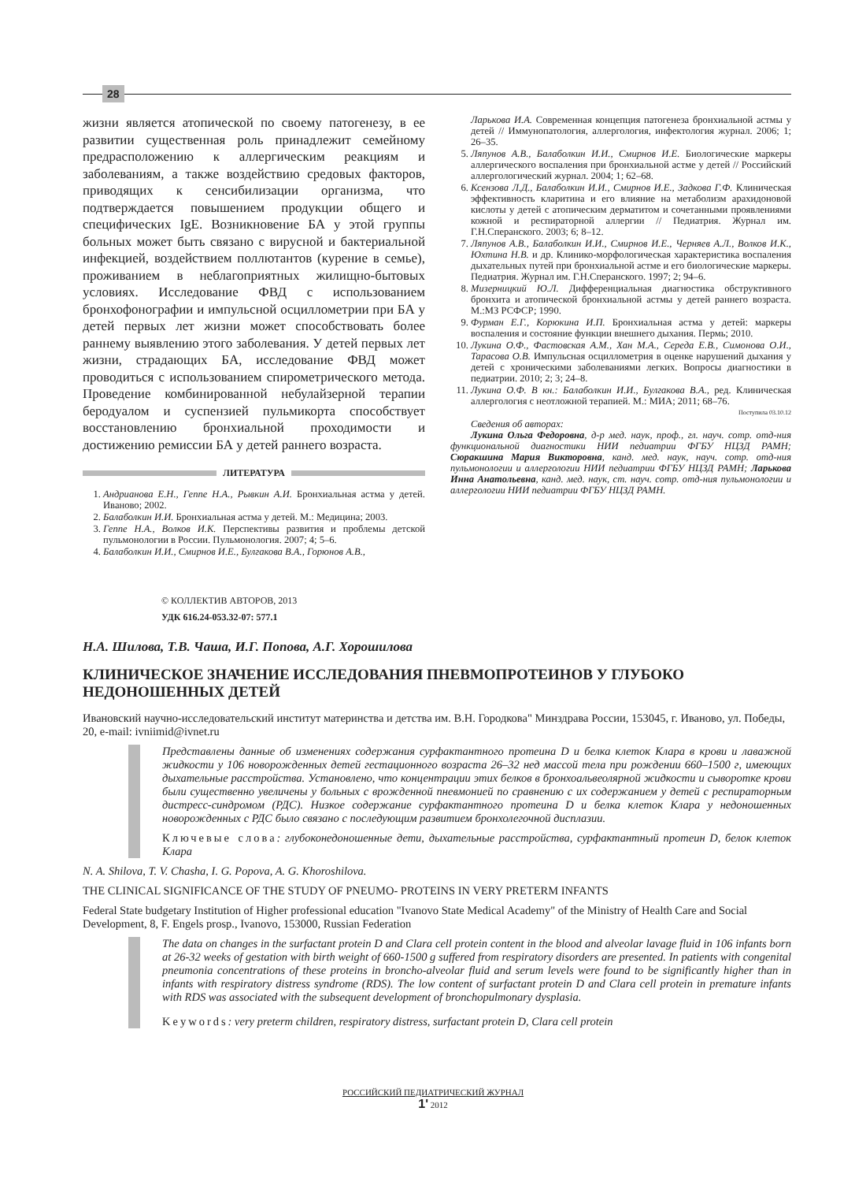28
жизни является атопической по своему патогенезу, в ее развитии существенная роль принадлежит семейному предрасположению к аллергическим реакциям и заболеваниям, а также воздействию средовых факторов, приводящих к сенсибилизации организма, что подтверждается повышением продукции общего и специфических IgE. Возникновение БА у этой группы больных может быть связано с вирусной и бактериальной инфекцией, воздействием поллютантов (курение в семье), проживанием в неблагоприятных жилищно-бытовых условиях. Исследование ФВД с использованием бронхофонографии и импульсной осциллометрии при БА у детей первых лет жизни может способствовать более раннему выявлению этого заболевания. У детей первых лет жизни, страдающих БА, исследование ФВД может проводиться с использованием спирометрического метода. Проведение комбинированной небулайзерной терапии беродуалом и суспензией пульмикорта способствует восстановлению бронхиальной проходимости и достижению ремиссии БА у детей раннего возраста.
ЛИТЕРАТУРА
1. Андрианова Е.Н., Геппе Н.А., Рывкин А.И. Бронхиальная астма у детей. Иваново; 2002.
2. Балаболкин И.И. Бронхиальная астма у детей. М.: Медицина; 2003.
3. Геппе Н.А., Волков И.К. Перспективы развития и проблемы детской пульмонологии в России. Пульмонология. 2007; 4; 5–6.
4. Балаболкин И.И., Смирнов И.Е., Булгакова В.А., Горюнов А.В.,
Ларькова И.А. Современная концепция патогенеза бронхиальной астмы у детей // Иммунопатология, аллергология, инфектология журнал. 2006; 1; 26–35.
5. Ляпунов А.В., Балаболкин И.И., Смирнов И.Е. Биологические маркеры аллергического воспаления при бронхиальной астме у детей // Российский аллергологический журнал. 2004; 1; 62–68.
6. Ксензова Л.Д., Балаболкин И.И., Смирнов И.Е., Задкова Г.Ф. Клиническая эффективность кларитина и его влияние на метаболизм арахидоновой кислоты у детей с атопическим дерматитом и сочетанными проявлениями кожной и респираторной аллергии // Педиатрия. Журнал им. Г.Н.Сперанского. 2003; 6; 8–12.
7. Ляпунов А.В., Балаболкин И.И., Смирнов И.Е., Черняев А.Л., Волков И.К., Юхтина Н.В. и др. Клинико-морфологическая характеристика воспаления дыхательных путей при бронхиальной астме и его биологические маркеры. Педиатрия. Журнал им. Г.Н.Сперанского. 1997; 2; 94–6.
8. Мизерницкий Ю.Л. Дифференциальная диагностика обструктивного бронхита и атопической бронхиальной астмы у детей раннего возраста. М.:МЗ РСФСР; 1990.
9. Фурман Е.Г., Корюкина И.П. Бронхиальная астма у детей: маркеры воспаления и состояние функции внешнего дыхания. Пермь; 2010.
10. Лукина О.Ф., Фастовская А.М., Хан М.А., Середа Е.В., Симонова О.И., Тарасова О.В. Импульсная осциллометрия в оценке нарушений дыхания у детей с хроническими заболеваниями легких. Вопросы диагностики в педиатрии. 2010; 2; 3; 24–8.
11. Лукина О.Ф. В кн.: Балаболкин И.И., Булгакова В.А., ред. Клиническая аллергология с неотложной терапией. М.: МИА; 2011; 68–76.
Поступила 03.10.12
Сведения об авторах:
Лукина Ольга Федоровна, д-р мед. наук, проф., гл. науч. сотр. отд-ния функциональной диагностики НИИ педиатрии ФГБУ НЦЗД РАМН; Сюракшина Мария Викторовна, канд. мед. наук, науч. сотр. отд-ния пульмонологии и аллергологии НИИ педиатрии ФГБУ НЦЗД РАМН; Ларькова Инна Анатольевна, канд. мед. наук, ст. науч. сотр. отд-ния пульмонологии и аллергологии НИИ педиатрии ФГБУ НЦЗД РАМН.
© КОЛЛЕКТИВ АВТОРОВ, 2013
УДК 616.24-053.32-07: 577.1
Н.А. Шилова, Т.В. Чаша, И.Г. Попова, А.Г. Хорошилова
КЛИНИЧЕСКОЕ ЗНАЧЕНИЕ ИССЛЕДОВАНИЯ ПНЕВМОПРОТЕИНОВ У ГЛУБОКО НЕДОНОШЕННЫХ ДЕТЕЙ
Ивановский научно-исследовательский институт материнства и детства им. В.Н. Городкова" Минздрава России, 153045, г. Иваново, ул. Победы, 20, e-mail: ivniimid@ivnet.ru
Представлены данные об изменениях содержания сурфактантного протеина D и белка клеток Клара в крови и лаважной жидкости у 106 новорожденных детей гестационного возраста 26–32 нед массой тела при рождении 660–1500 г, имеющих дыхательные расстройства. Установлено, что концентрации этих белков в бронхоальвеолярной жидкости и сыворотке крови были существенно увеличены у больных с врожденной пневмонией по сравнению с их содержанием у детей с респираторным дистресс-синдромом (РДС). Низкое содержание сурфактантного протеина D и белка клеток Клара у недоношенных новорожденных с РДС было связано с последующим развитием бронхолегочной дисплазии.
Ключевые слова: глубоконедоношенные дети, дыхательные расстройства, сурфактантный протеин D, белок клеток Клара
N. A. Shilova, T. V. Chasha, I. G. Popova, A. G. Khoroshilova.
THE CLINICAL SIGNIFICANCE OF THE STUDY OF PNEUMO- PROTEINS IN VERY PRETERM INFANTS
Federal State budgetary Institution of Higher professional education "Ivanovo State Medical Academy" of the Ministry of Health Care and Social Development, 8, F. Engels prosp., Ivanovo, 153000, Russian Federation
The data on changes in the surfactant protein D and Clara cell protein content in the blood and alveolar lavage fluid in 106 infants born at 26-32 weeks of gestation with birth weight of 660-1500 g suffered from respiratory disorders are presented. In patients with congenital pneumonia concentrations of these proteins in broncho-alveolar fluid and serum levels were found to be significantly higher than in infants with respiratory distress syndrome (RDS). The low content of surfactant protein D and Clara cell protein in premature infants with RDS was associated with the subsequent development of bronchopulmonary dysplasia.
Keywords: very preterm children, respiratory distress, surfactant protein D, Clara cell protein
РОССИЙСКИЙ ПЕДИАТРИЧЕСКИЙ ЖУРНАЛ
1' 2012